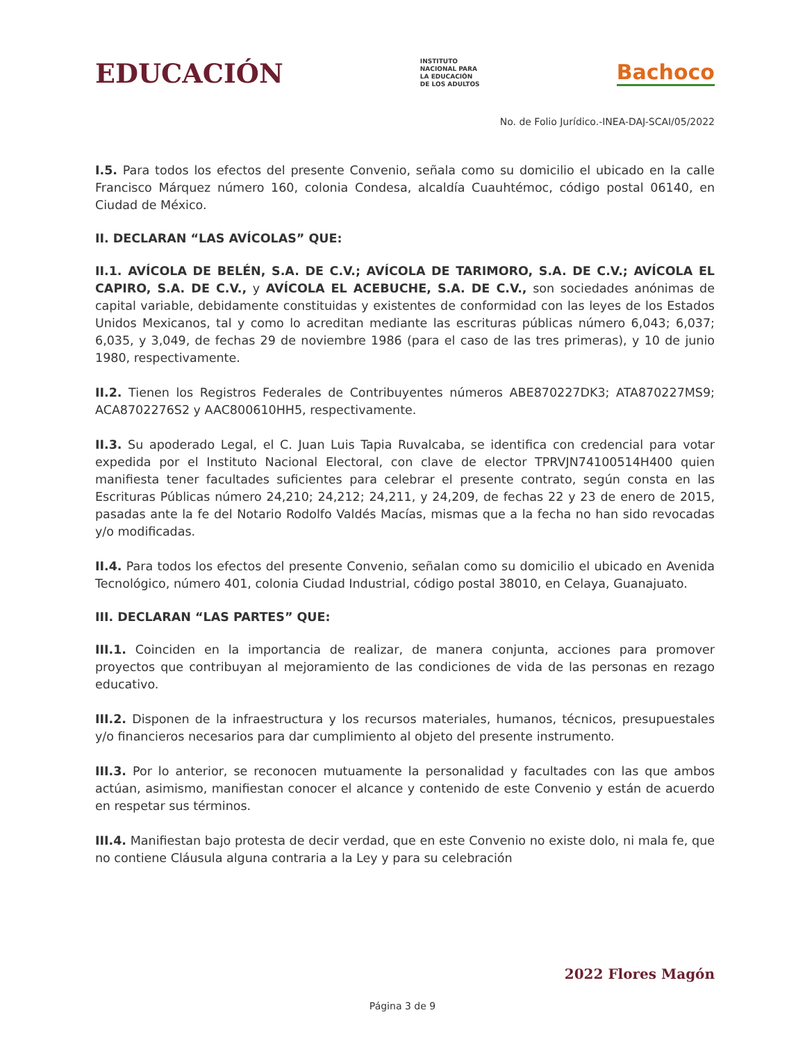EDUCACIÓN
INSTITUTO
NACIONAL PARA
LA EDUCACIÓN
DE LOS ADULTOS
Bachoco
No. de Folio Jurídico.-INEA-DAJ-SCAI/05/2022
I.5. Para todos los efectos del presente Convenio, señala como su domicilio el ubicado en la calle Francisco Márquez número 160, colonia Condesa, alcaldía Cuauhtémoc, código postal 06140, en Ciudad de México.
II. DECLARAN “LAS AVÍCOLAS” QUE:
II.1. AVÍCOLA DE BELÉN, S.A. DE C.V.; AVÍCOLA DE TARIMORO, S.A. DE C.V.; AVÍCOLA EL CAPIRO, S.A. DE C.V., y AVÍCOLA EL ACEBUCHE, S.A. DE C.V., son sociedades anónimas de capital variable, debidamente constituidas y existentes de conformidad con las leyes de los Estados Unidos Mexicanos, tal y como lo acreditan mediante las escrituras públicas número 6,043; 6,037; 6,035, y 3,049, de fechas 29 de noviembre 1986 (para el caso de las tres primeras), y 10 de junio 1980, respectivamente.
II.2. Tienen los Registros Federales de Contribuyentes números ABE870227DK3; ATA870227MS9; ACA8702276S2 y AAC800610HH5, respectivamente.
II.3. Su apoderado Legal, el C. Juan Luis Tapia Ruvalcaba, se identifica con credencial para votar expedida por el Instituto Nacional Electoral, con clave de elector TPRVJN74100514H400 quien manifiesta tener facultades suficientes para celebrar el presente contrato, según consta en las Escrituras Públicas número 24,210; 24,212; 24,211, y 24,209, de fechas 22 y 23 de enero de 2015, pasadas ante la fe del Notario Rodolfo Valdés Macías, mismas que a la fecha no han sido revocadas y/o modificadas.
II.4. Para todos los efectos del presente Convenio, señalan como su domicilio el ubicado en Avenida Tecnológico, número 401, colonia Ciudad Industrial, código postal 38010, en Celaya, Guanajuato.
III. DECLARAN “LAS PARTES” QUE:
III.1. Coinciden en la importancia de realizar, de manera conjunta, acciones para promover proyectos que contribuyan al mejoramiento de las condiciones de vida de las personas en rezago educativo.
III.2. Disponen de la infraestructura y los recursos materiales, humanos, técnicos, presupuestales y/o financieros necesarios para dar cumplimiento al objeto del presente instrumento.
III.3. Por lo anterior, se reconocen mutuamente la personalidad y facultades con las que ambos actúan, asimismo, manifiestan conocer el alcance y contenido de este Convenio y están de acuerdo en respetar sus términos.
III.4. Manifiestan bajo protesta de decir verdad, que en este Convenio no existe dolo, ni mala fe, que no contiene Cláusula alguna contraria a la Ley y para su celebración
2022 Flores Magón
Página 3 de 9